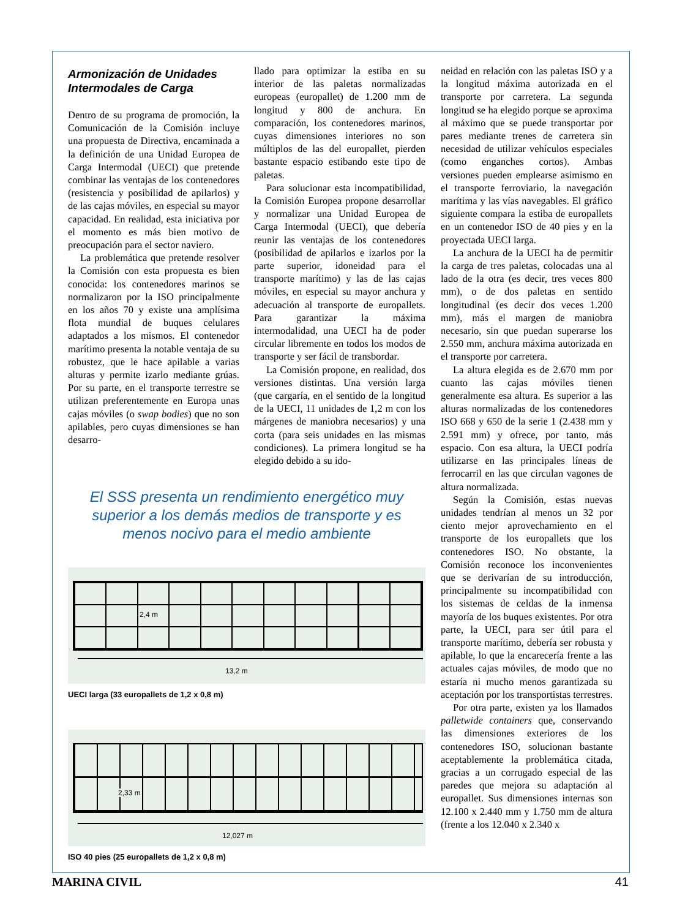Armonización de Unidades Intermodales de Carga
Dentro de su programa de promoción, la Comunicación de la Comisión incluye una propuesta de Directiva, encaminada a la definición de una Unidad Europea de Carga Intermodal (UECI) que pretende combinar las ventajas de los contenedores (resistencia y posibilidad de apilarlos) y de las cajas móviles, en especial su mayor capacidad. En realidad, esta iniciativa por el momento es más bien motivo de preocupación para el sector naviero.
La problemática que pretende resolver la Comisión con esta propuesta es bien conocida: los contenedores marinos se normalizaron por la ISO principalmente en los años 70 y existe una amplísima flota mundial de buques celulares adaptados a los mismos. El contenedor marítimo presenta la notable ventaja de su robustez, que le hace apilable a varias alturas y permite izarlo mediante grúas. Por su parte, en el transporte terrestre se utilizan preferentemente en Europa unas cajas móviles (o swap bodies) que no son apilables, pero cuyas dimensiones se han desarro-
llado para optimizar la estiba en su interior de las paletas normalizadas europeas (europallet) de 1.200 mm de longitud y 800 de anchura. En comparación, los contenedores marinos, cuyas dimensiones interiores no son múltiplos de las del europallet, pierden bastante espacio estibando este tipo de paletas.
Para solucionar esta incompatibilidad, la Comisión Europea propone desarrollar y normalizar una Unidad Europea de Carga Intermodal (UECI), que debería reunir las ventajas de los contenedores (posibilidad de apilarlos e izarlos por la parte superior, idoneidad para el transporte marítimo) y las de las cajas móviles, en especial su mayor anchura y adecuación al transporte de europallets. Para garantizar la máxima intermodalidad, una UECI ha de poder circular libremente en todos los modos de transporte y ser fácil de transbordar.
La Comisión propone, en realidad, dos versiones distintas. Una versión larga (que cargaría, en el sentido de la longitud de la UECI, 11 unidades de 1,2 m con los márgenes de maniobra necesarios) y una corta (para seis unidades en las mismas condiciones). La primera longitud se ha elegido debido a su ido-
El SSS presenta un rendimiento energético muy superior a los demás medios de transporte y es menos nocivo para el medio ambiente
2,4 m
13,2 m
UECI larga (33 europallets de 1,2 x 0,8 m)
2,33 m
12,027 m
ISO 40 pies (25 europallets de 1,2 x 0,8 m)
neidad en relación con las paletas ISO y a la longitud máxima autorizada en el transporte por carretera. La segunda longitud se ha elegido porque se aproxima al máximo que se puede transportar por pares mediante trenes de carretera sin necesidad de utilizar vehículos especiales (como enganches cortos). Ambas versiones pueden emplearse asimismo en el transporte ferroviario, la navegación marítima y las vías navegables. El gráfico siguiente compara la estiba de europallets en un contenedor ISO de 40 pies y en la proyectada UECI larga.
La anchura de la UECI ha de permitir la carga de tres paletas, colocadas una al lado de la otra (es decir, tres veces 800 mm), o de dos paletas en sentido longitudinal (es decir dos veces 1.200 mm), más el margen de maniobra necesario, sin que puedan superarse los 2.550 mm, anchura máxima autorizada en el transporte por carretera.
La altura elegida es de 2.670 mm por cuanto las cajas móviles tienen generalmente esa altura. Es superior a las alturas normalizadas de los contenedores ISO 668 y 650 de la serie 1 (2.438 mm y 2.591 mm) y ofrece, por tanto, más espacio. Con esa altura, la UECI podría utilizarse en las principales líneas de ferrocarril en las que circulan vagones de altura normalizada.
Según la Comisión, estas nuevas unidades tendrían al menos un 32 por ciento mejor aprovechamiento en el transporte de los europallets que los contenedores ISO. No obstante, la Comisión reconoce los inconvenientes que se derivarían de su introducción, principalmente su incompatibilidad con los sistemas de celdas de la inmensa mayoría de los buques existentes. Por otra parte, la UECI, para ser útil para el transporte marítimo, debería ser robusta y apilable, lo que la encarecería frente a las actuales cajas móviles, de modo que no estaría ni mucho menos garantizada su aceptación por los transportistas terrestres.
Por otra parte, existen ya los llamados palletwide containers que, conservando las dimensiones exteriores de los contenedores ISO, solucionan bastante aceptablemente la problemática citada, gracias a un corrugado especial de las paredes que mejora su adaptación al europallet. Sus dimensiones internas son 12.100 x 2.440 mm y 1.750 mm de altura (frente a los 12.040 x 2.340 x
MARINA CIVIL 41